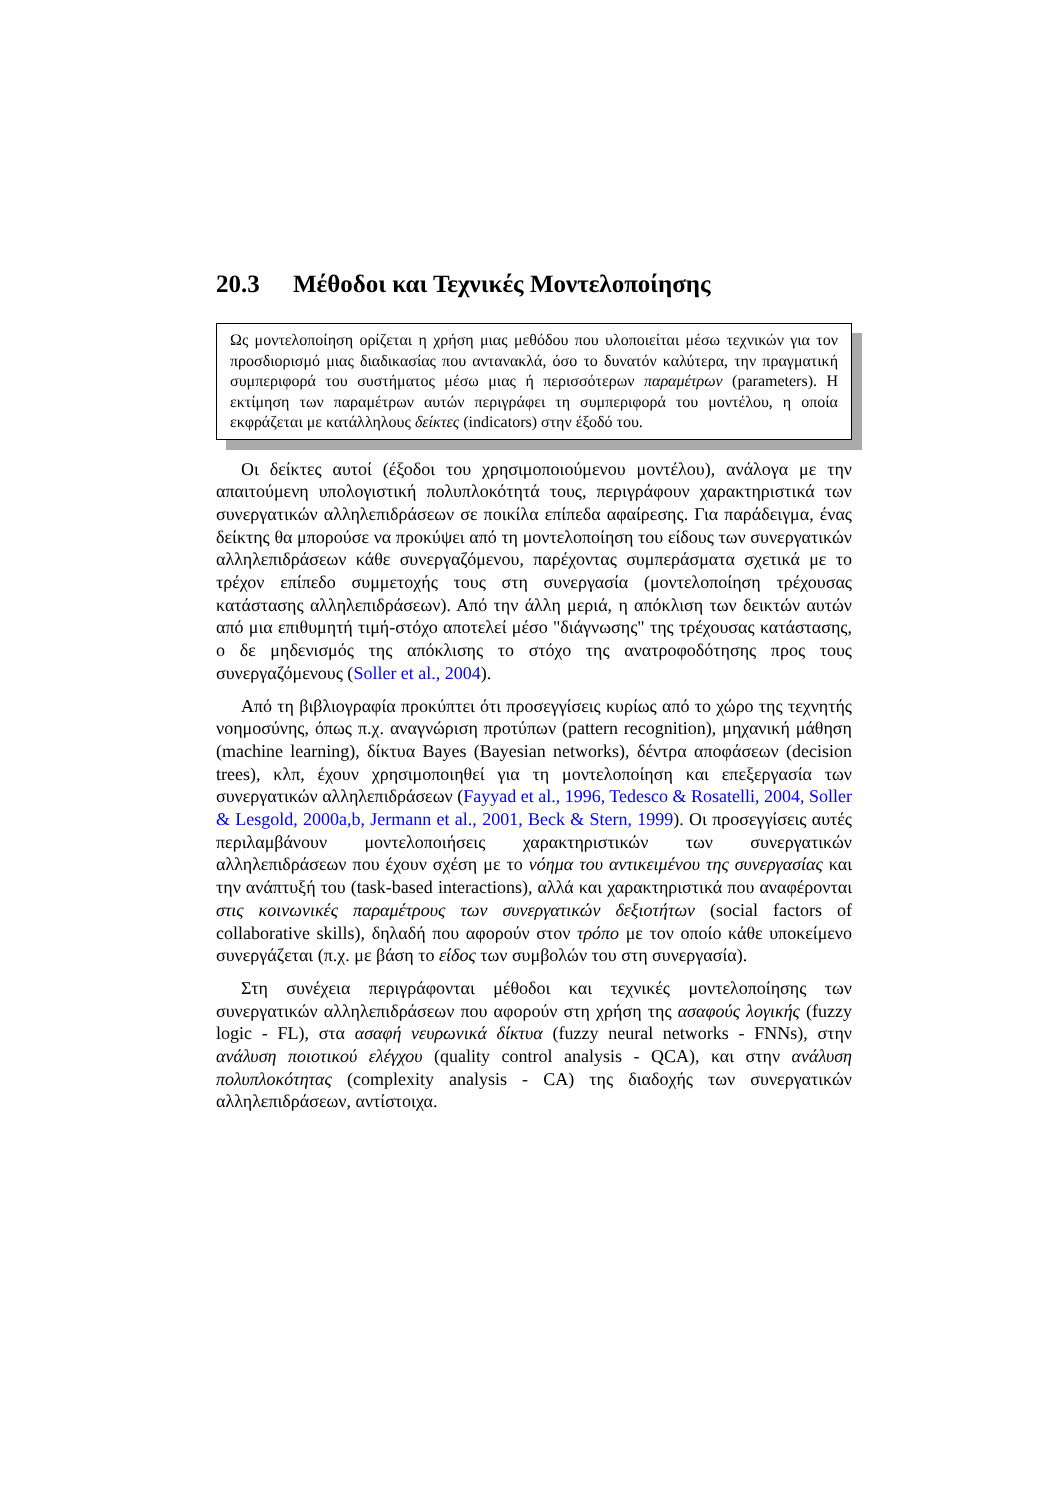20.3 Μέθοδοι και Τεχνικές Μοντελοποίησης
Ως μοντελοποίηση ορίζεται η χρήση μιας μεθόδου που υλοποιείται μέσω τεχνικών για τον προσδιορισμό μιας διαδικασίας που αντανακλά, όσο το δυνατόν καλύτερα, την πραγματική συμπεριφορά του συστήματος μέσω μιας ή περισσότερων παραμέτρων (parameters). Η εκτίμηση των παραμέτρων αυτών περιγράφει τη συμπεριφορά του μοντέλου, η οποία εκφράζεται με κατάλληλους δείκτες (indicators) στην έξοδό του.
Οι δείκτες αυτοί (έξοδοι του χρησιμοποιούμενου μοντέλου), ανάλογα με την απαιτούμενη υπολογιστική πολυπλοκότητά τους, περιγράφουν χαρακτηριστικά των συνεργατικών αλληλεπιδράσεων σε ποικίλα επίπεδα αφαίρεσης. Για παράδειγμα, ένας δείκτης θα μπορούσε να προκύψει από τη μοντελοποίηση του είδους των συνεργατικών αλληλεπιδράσεων κάθε συνεργαζόμενου, παρέχοντας συμπεράσματα σχετικά με το τρέχον επίπεδο συμμετοχής τους στη συνεργασία (μοντελοποίηση τρέχουσας κατάστασης αλληλεπιδράσεων). Από την άλλη μεριά, η απόκλιση των δεικτών αυτών από μια επιθυμητή τιμή-στόχο αποτελεί μέσο "διάγνωσης" της τρέχουσας κατάστασης, ο δε μηδενισμός της απόκλισης το στόχο της ανατροφοδότησης προς τους συνεργαζόμενους (Soller et al., 2004).
Από τη βιβλιογραφία προκύπτει ότι προσεγγίσεις κυρίως από το χώρο της τεχνητής νοημοσύνης, όπως π.χ. αναγνώριση προτύπων (pattern recognition), μηχανική μάθηση (machine learning), δίκτυα Bayes (Bayesian networks), δέντρα αποφάσεων (decision trees), κλπ, έχουν χρησιμοποιηθεί για τη μοντελοποίηση και επεξεργασία των συνεργατικών αλληλεπιδράσεων (Fayyad et al., 1996, Tedesco & Rosatelli, 2004, Soller & Lesgold, 2000a,b, Jermann et al., 2001, Beck & Stern, 1999). Οι προσεγγίσεις αυτές περιλαμβάνουν μοντελοποιήσεις χαρακτηριστικών των συνεργατικών αλληλεπιδράσεων που έχουν σχέση με το νόημα του αντικειμένου της συνεργασίας και την ανάπτυξή του (task-based interactions), αλλά και χαρακτηριστικά που αναφέρονται στις κοινωνικές παραμέτρους των συνεργατικών δεξιοτήτων (social factors of collaborative skills), δηλαδή που αφορούν στον τρόπο με τον οποίο κάθε υποκείμενο συνεργάζεται (π.χ. με βάση το είδος των συμβολών του στη συνεργασία).
Στη συνέχεια περιγράφονται μέθοδοι και τεχνικές μοντελοποίησης των συνεργατικών αλληλεπιδράσεων που αφορούν στη χρήση της ασαφούς λογικής (fuzzy logic - FL), στα ασαφή νευρωνικά δίκτυα (fuzzy neural networks - FNNs), στην ανάλυση ποιοτικού ελέγχου (quality control analysis - QCA), και στην ανάλυση πολυπλοκότητας (complexity analysis - CA) της διαδοχής των συνεργατικών αλληλεπιδράσεων, αντίστοιχα.